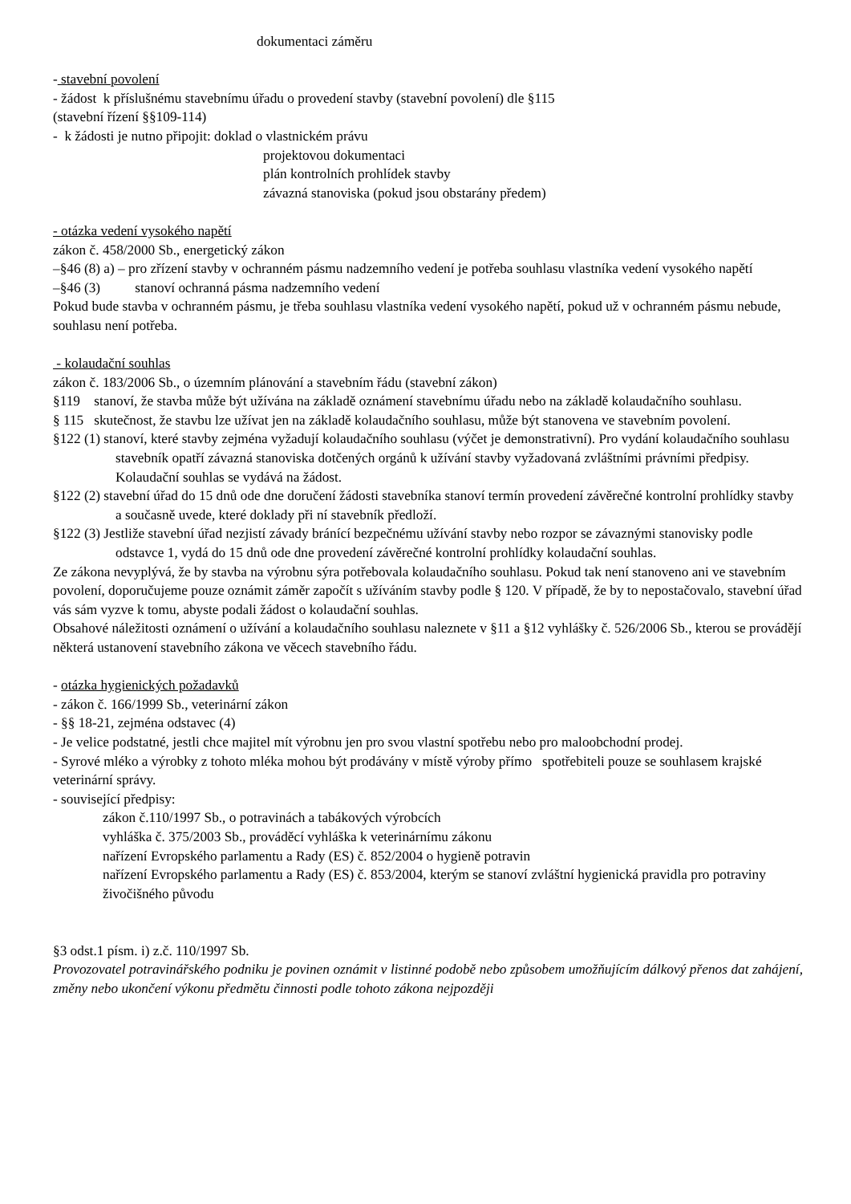dokumentaci záměru
- stavební povolení
- žádost k příslušnému stavebnímu úřadu o provedení stavby (stavební povolení) dle §115
(stavební řízení §§109-114)
- k žádosti je nutno připojit: doklad o vlastnickém právu
projektovou dokumentaci
plán kontrolních prohlídek stavby
závazná stanoviska (pokud jsou obstarány předem)
- otázka vedení vysokého napětí
zákon č. 458/2000 Sb., energetický zákon
–§46 (8) a) – pro zřízení stavby v ochranném pásmu nadzemního vedení je potřeba souhlasu vlastníka vedení vysokého napětí
–§46 (3) stanoví ochranná pásma nadzemního vedení
Pokud bude stavba v ochranném pásmu, je třeba souhlasu vlastníka vedení vysokého napětí, pokud už v ochranném pásmu nebude, souhlasu není potřeba.
- kolaudační souhlas
zákon č. 183/2006 Sb., o územním plánování a stavebním řádu (stavební zákon)
§119 stanoví, že stavba může být užívána na základě oznámení stavebnímu úřadu nebo na základě kolaudačního souhlasu.
§ 115 skutečnost, že stavbu lze užívat jen na základě kolaudačního souhlasu, může být stanovena ve stavebním povolení.
§122 (1) stanoví, které stavby zejména vyžadují kolaudačního souhlasu (výčet je demonstrativní). Pro vydání kolaudačního souhlasu stavebník opatří závazná stanoviska dotčených orgánů k užívání stavby vyžadovaná zvláštními právními předpisy. Kolaudační souhlas se vydává na žádost.
§122 (2) stavební úřad do 15 dnů ode dne doručení žádosti stavebníka stanoví termín provedení závěrečné kontrolní prohlídky stavby a současně uvede, které doklady při ní stavebník předloží.
§122 (3) Jestliže stavební úřad nezjistí závady bránící bezpečnému užívání stavby nebo rozpor se závaznými stanovisky podle odstavce 1, vydá do 15 dnů ode dne provedení závěrečné kontrolní prohlídky kolaudační souhlas.
Ze zákona nevyplývá, že by stavba na výrobnu sýra potřebovala kolaudačního souhlasu. Pokud tak není stanoveno ani ve stavebním povolení, doporučujeme pouze oznámit záměr započít s užíváním stavby podle § 120. V případě, že by to nepostačovalo, stavební úřad vás sám vyzve k tomu, abyste podali žádost o kolaudační souhlas.
Obsahové náležitosti oznámení o užívání a kolaudačního souhlasu naleznete v §11 a §12 vyhlášky č. 526/2006 Sb., kterou se provádějí některá ustanovení stavebního zákona ve věcech stavebního řádu.
- otázka hygienických požadavků
- zákon č. 166/1999 Sb., veterinární zákon
- §§ 18-21, zejména odstavec (4)
- Je velice podstatné, jestli chce majitel mít výrobnu jen pro svou vlastní spotřebu nebo pro maloobchodní prodej.
- Syrové mléko a výrobky z tohoto mléka mohou být prodávány v místě výroby přímo spotřebiteli pouze se souhlasem krajské veterinární správy.
- související předpisy:
zákon č.110/1997 Sb., o potravinách a tabákových výrobcích
vyhláška č. 375/2003 Sb., prováděcí vyhláška k veterinárnímu zákonu
nařízení Evropského parlamentu a Rady (ES) č. 852/2004 o hygieně potravin
nařízení Evropského parlamentu a Rady (ES) č. 853/2004, kterým se stanoví zvláštní hygienická pravidla pro potraviny živočišného původu
§3 odst.1 písm. i) z.č. 110/1997 Sb.
Provozovatel potravinářského podniku je povinen oznámit v listinné podobě nebo způsobem umožňujícím dálkový přenos dat zahájení, změny nebo ukončení výkonu předmětu činnosti podle tohoto zákona nejpozději